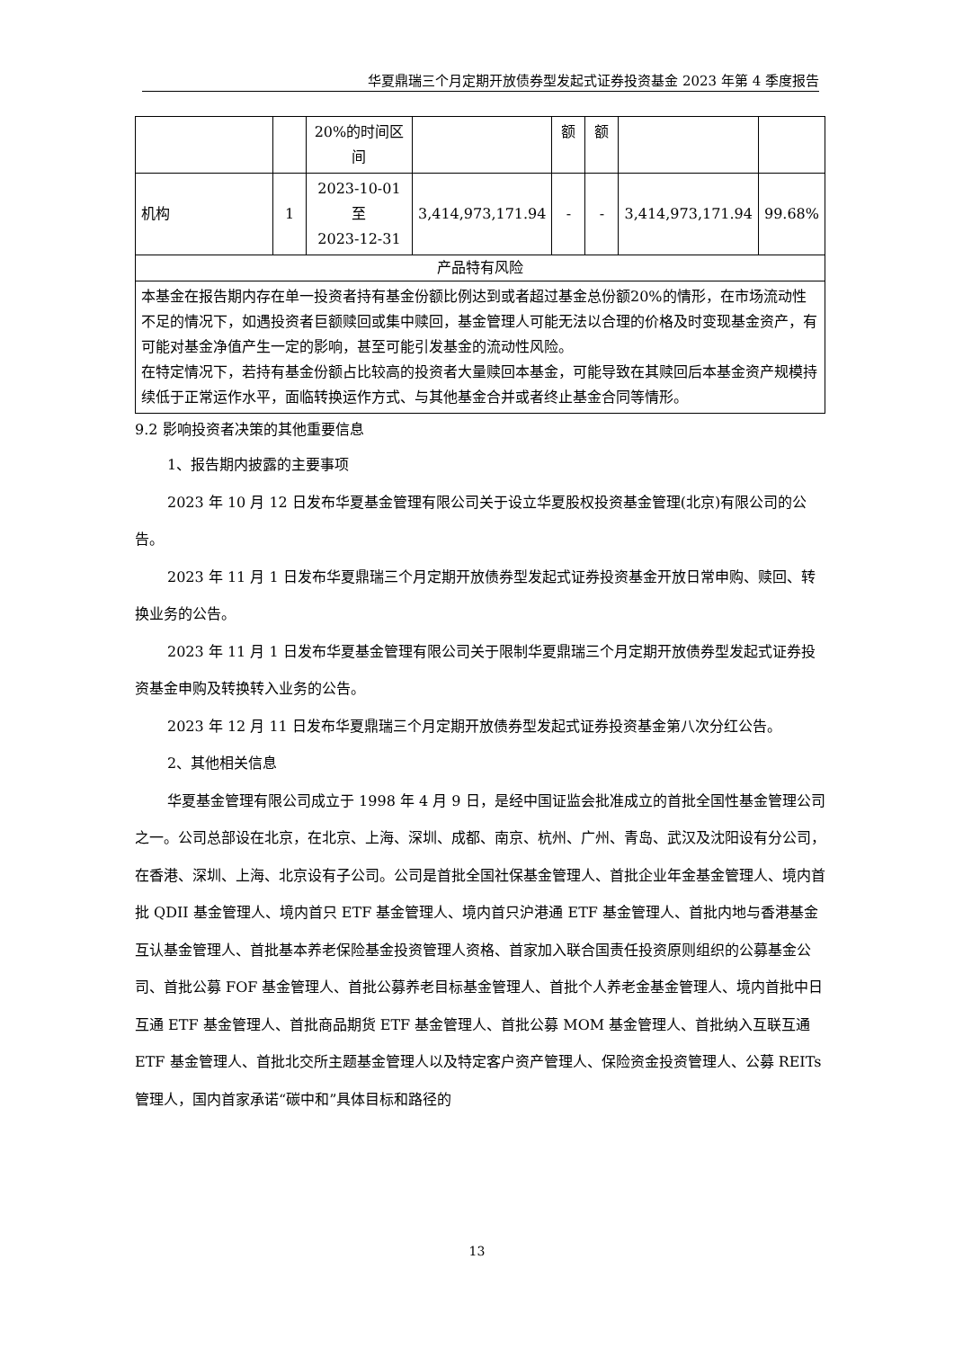华夏鼎瑞三个月定期开放债券型发起式证券投资基金 2023 年第 4 季度报告
| | | 20%的时间区间 | | 额 | 额 | | |
| 机构 | 1 | 2023-10-01 至 2023-12-31 | 3,414,973,171.94 | - | - | 3,414,973,171.94 | 99.68% |
| 产品特有风险 | | | | | | | |
| 本基金在报告期内存在单一投资者持有基金份额比例达到或者超过基金总份额20%的情形，在市场流动性不足的情况下，如遇投资者巨额赎回或集中赎回，基金管理人可能无法以合理的价格及时变现基金资产，有可能对基金净值产生一定的影响，甚至可能引发基金的流动性风险。 在特定情况下，若持有基金份额占比较高的投资者大量赎回本基金，可能导致在其赎回后本基金资产规模持续低于正常运作水平，面临转换运作方式、与其他基金合并或者终止基金合同等情形。 | | | | | | | |
9.2 影响投资者决策的其他重要信息
1、报告期内披露的主要事项
2023 年 10 月 12 日发布华夏基金管理有限公司关于设立华夏股权投资基金管理(北京)有限公司的公告。
2023 年 11 月 1 日发布华夏鼎瑞三个月定期开放债券型发起式证券投资基金开放日常申购、赎回、转换业务的公告。
2023 年 11 月 1 日发布华夏基金管理有限公司关于限制华夏鼎瑞三个月定期开放债券型发起式证券投资基金申购及转换转入业务的公告。
2023 年 12 月 11 日发布华夏鼎瑞三个月定期开放债券型发起式证券投资基金第八次分红公告。
2、其他相关信息
华夏基金管理有限公司成立于 1998 年 4 月 9 日，是经中国证监会批准成立的首批全国性基金管理公司之一。公司总部设在北京，在北京、上海、深圳、成都、南京、杭州、广州、青岛、武汉及沈阳设有分公司，在香港、深圳、上海、北京设有子公司。公司是首批全国社保基金管理人、首批企业年金基金管理人、境内首批 QDII 基金管理人、境内首只 ETF 基金管理人、境内首只沪港通 ETF 基金管理人、首批内地与香港基金互认基金管理人、首批基本养老保险基金投资管理人资格、首家加入联合国责任投资原则组织的公募基金公司、首批公募 FOF 基金管理人、首批公募养老目标基金管理人、首批个人养老金基金管理人、境内首批中日互通 ETF 基金管理人、首批商品期货 ETF 基金管理人、首批公募 MOM 基金管理人、首批纳入互联互通 ETF 基金管理人、首批北交所主题基金管理人以及特定客户资产管理人、保险资金投资管理人、公募 REITs 管理人，国内首家承诺“碳中和”具体目标和路径的
13